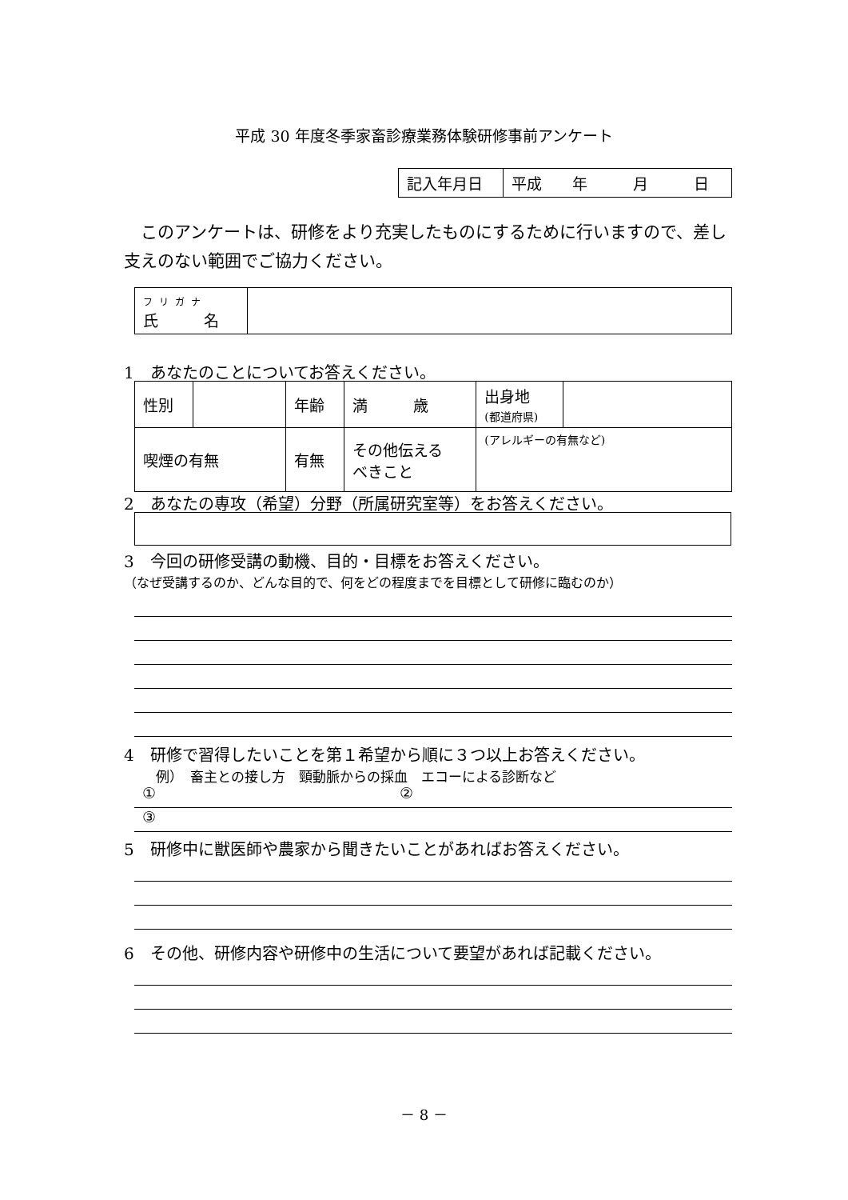平成 30 年度冬季家畜診療業務体験研修事前アンケート
| 記入年月日 | 平成 年 月 日 |
　このアンケートは、研修をより充実したものにするために行いますので、差し支えのない範囲でご協力ください。
| フリガナ 氏 名 | |
1　あなたのことについてお答えください。
| 性別 | | 年齢 | 満 歳 | 出身地 (都道府県) | |
| 喫煙の有無 | | 有無 | その他伝える べきこと | (アレルギーの有無など) | |
2　あなたの専攻（希望）分野（所属研究室等）をお答えください。
3　今回の研修受講の動機、目的・目標をお答えください。
（なぜ受講するのか、どんな目的で、何をどの程度までを目標として研修に臨むのか）
4　研修で習得したいことを第１希望から順に３つ以上お答えください。
例）　畜主との接し方　頸動脈からの採血　エコーによる診断など
① ②
③
5　研修中に獣医師や農家から聞きたいことがあればお答えください。
6　その他、研修内容や研修中の生活について要望があれば記載ください。
－ 8 －